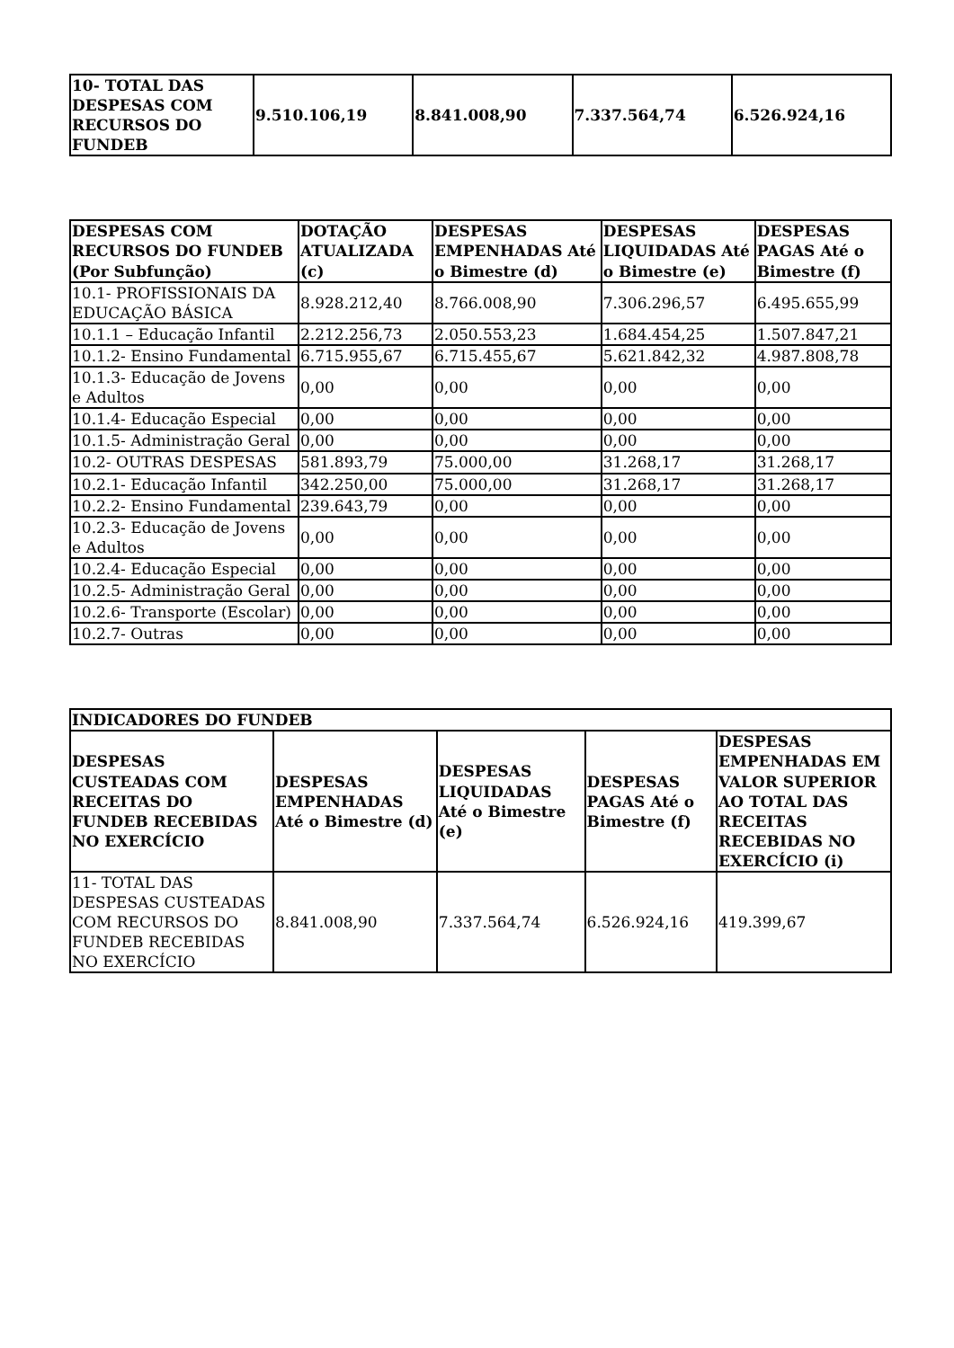| 10- TOTAL DAS DESPESAS COM RECURSOS DO FUNDEB | 9.510.106,19 | 8.841.008,90 | 7.337.564,74 | 6.526.924,16 |
| DESPESAS COM RECURSOS DO FUNDEB (Por Subfunção) | DOTAÇÃO ATUALIZADA (c) | DESPESAS EMPENHADAS Até o Bimestre (d) | DESPESAS LIQUIDADAS Até o Bimestre (e) | DESPESAS PAGAS Até o Bimestre (f) |
| --- | --- | --- | --- | --- |
| 10.1- PROFISSIONAIS DA EDUCAÇÃO BÁSICA | 8.928.212,40 | 8.766.008,90 | 7.306.296,57 | 6.495.655,99 |
| 10.1.1 – Educação Infantil | 2.212.256,73 | 2.050.553,23 | 1.684.454,25 | 1.507.847,21 |
| 10.1.2- Ensino Fundamental | 6.715.955,67 | 6.715.455,67 | 5.621.842,32 | 4.987.808,78 |
| 10.1.3- Educação de Jovens e Adultos | 0,00 | 0,00 | 0,00 | 0,00 |
| 10.1.4- Educação Especial | 0,00 | 0,00 | 0,00 | 0,00 |
| 10.1.5- Administração Geral | 0,00 | 0,00 | 0,00 | 0,00 |
| 10.2- OUTRAS DESPESAS | 581.893,79 | 75.000,00 | 31.268,17 | 31.268,17 |
| 10.2.1- Educação Infantil | 342.250,00 | 75.000,00 | 31.268,17 | 31.268,17 |
| 10.2.2- Ensino Fundamental | 239.643,79 | 0,00 | 0,00 | 0,00 |
| 10.2.3- Educação de Jovens e Adultos | 0,00 | 0,00 | 0,00 | 0,00 |
| 10.2.4- Educação Especial | 0,00 | 0,00 | 0,00 | 0,00 |
| 10.2.5- Administração Geral | 0,00 | 0,00 | 0,00 | 0,00 |
| 10.2.6- Transporte (Escolar) | 0,00 | 0,00 | 0,00 | 0,00 |
| 10.2.7- Outras | 0,00 | 0,00 | 0,00 | 0,00 |
| INDICADORES DO FUNDEB | | | | |
| --- | --- | --- | --- | --- |
| DESPESAS CUSTEADAS COM RECEITAS DO FUNDEB RECEBIDAS NO EXERCÍCIO | DESPESAS EMPENHADAS Até o Bimestre (d) | DESPESAS LIQUIDADAS Até o Bimestre (e) | DESPESAS PAGAS Até o Bimestre (f) | DESPESAS EMPENHADAS EM VALOR SUPERIOR AO TOTAL DAS RECEITAS RECEBIDAS NO EXERCÍCIO (i) |
| 11- TOTAL DAS DESPESAS CUSTEADAS COM RECURSOS DO FUNDEB RECEBIDAS NO EXERCÍCIO | 8.841.008,90 | 7.337.564,74 | 6.526.924,16 | 419.399,67 |